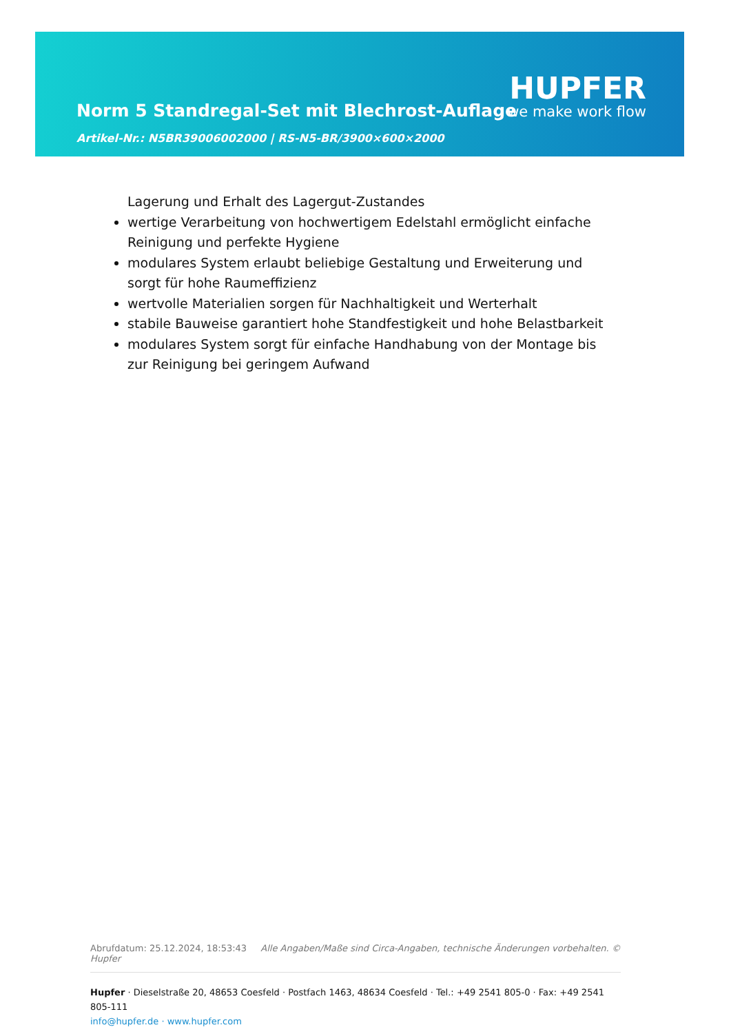Norm 5 Standregal-Set mit Blechrost-Auflage
Artikel-Nr.: N5BR39006002000 | RS-N5-BR/3900×600×2000
HUPFER
we make work flow
Lagerung und Erhalt des Lagergut-Zustandes
wertige Verarbeitung von hochwertigem Edelstahl ermöglicht einfache Reinigung und perfekte Hygiene
modulares System erlaubt beliebige Gestaltung und Erweiterung und sorgt für hohe Raumeffizienz
wertvolle Materialien sorgen für Nachhaltigkeit und Werterhalt
stabile Bauweise garantiert hohe Standfestigkeit und hohe Belastbarkeit
modulares System sorgt für einfache Handhabung von der Montage bis zur Reinigung bei geringem Aufwand
Abrufdatum: 25.12.2024, 18:53:43 Alle Angaben/Maße sind Circa-Angaben, technische Änderungen vorbehalten. © Hupfer
Hupfer · Dieselstraße 20, 48653 Coesfeld · Postfach 1463, 48634 Coesfeld · Tel.: +49 2541 805-0 · Fax: +49 2541 805-111
info@hupfer.de · www.hupfer.com